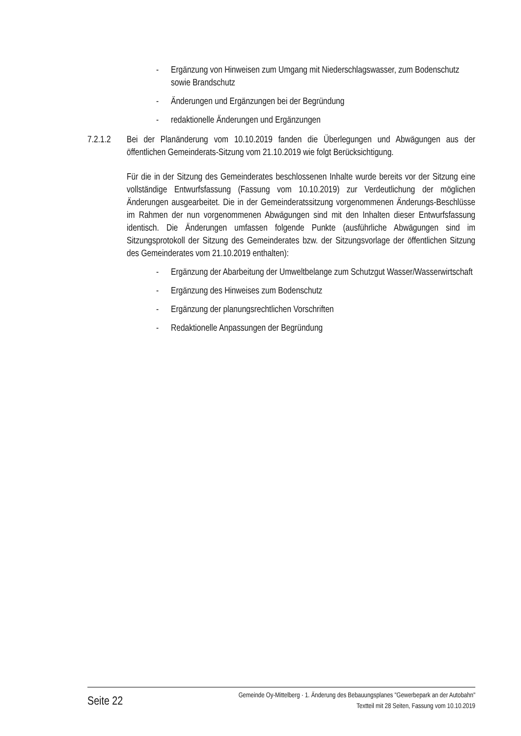- Ergänzung von Hinweisen zum Umgang mit Niederschlagswasser, zum Bodenschutz sowie Brandschutz
- Änderungen und Ergänzungen bei der Begründung
- redaktionelle Änderungen und Ergänzungen
7.2.1.2 Bei der Planänderung vom 10.10.2019 fanden die Überlegungen und Abwägungen aus der öffentlichen Gemeinderats-Sitzung vom 21.10.2019 wie folgt Berücksichtigung.
Für die in der Sitzung des Gemeinderates beschlossenen Inhalte wurde bereits vor der Sitzung eine vollständige Entwurfsfassung (Fassung vom 10.10.2019) zur Verdeutlichung der möglichen Änderungen ausgearbeitet. Die in der Gemeinderatssitzung vorgenommenen Änderungs-Beschlüsse im Rahmen der nun vorgenommenen Abwägungen sind mit den Inhalten dieser Entwurfsfassung identisch. Die Änderungen umfassen folgende Punkte (ausführliche Abwägungen sind im Sitzungsprotokoll der Sitzung des Gemeinderates bzw. der Sitzungsvorlage der öffentlichen Sitzung des Gemeinderates vom 21.10.2019 enthalten):
- Ergänzung der Abarbeitung der Umweltbelange zum Schutzgut Wasser/Wasserwirtschaft
- Ergänzung des Hinweises zum Bodenschutz
- Ergänzung der planungsrechtlichen Vorschriften
- Redaktionelle Anpassungen der Begründung
Seite 22
Gemeinde Oy-Mittelberg · 1. Änderung des Bebauungsplanes "Gewerbepark an der Autobahn"
Textteil mit 28 Seiten, Fassung vom 10.10.2019